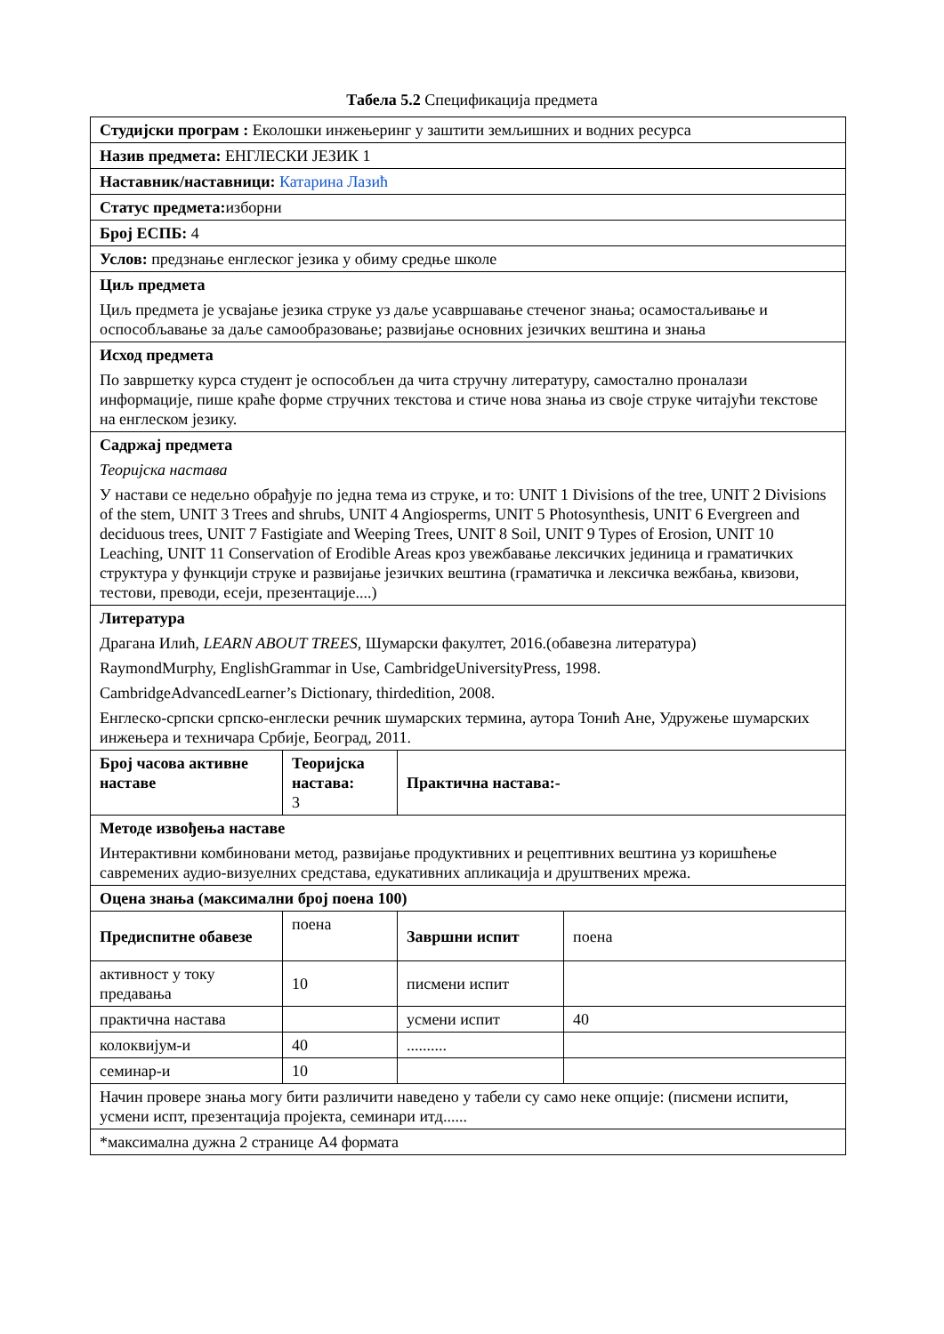Табела 5.2 Спецификација предмета
| Студијски програм : Еколошки инжењеринг у заштити земљишних и водних ресурса | | | |
| Назив предмета: ЕНГЛЕСКИ ЈЕЗИК 1 | | | |
| Наставник/наставници: Катарина Лазић | | | |
| Статус предмета: изборни | | | |
| Број ЕСПБ: 4 | | | |
| Услов: предзнање енглеског језика у обиму средње школе | | | |
| Циљ предмета Циљ предмета је усвајање језика струке уз даље усавршавање стеченог знања; осамостаљивање и оспособљавање за даље самообразовање; развијање основних језичких вештина и знања | | | |
| Исход предмета По завршетку курса студент је оспособљен да чита стручну литературу, самостално проналази информације, пише краће форме стручних текстова и стиче нова знања из своје струке читајући текстове на енглеском језику. | | | |
| Садржај предмета Теоријска настава У настави се недељно обрађује по једна тема из струке, и то: UNIT 1 Divisions of the tree, UNIT 2 Divisions of the stem, UNIT 3 Trees and shrubs, UNIT 4 Angiosperms, UNIT 5 Photosynthesis, UNIT 6 Evergreen and deciduous trees, UNIT 7 Fastigiate and Weeping Trees, UNIT 8 Soil, UNIT 9 Types of Erosion, UNIT 10 Leaching, UNIT 11 Conservation of Erodible Areas кроз увежбавање лексичких јединица и граматичких структура у функцији струке и развијање језичких вештина (граматичка и лексичка вежбања, квизови, тестови, преводи, есеји, презентације....) | | | |
| Литература Драгана Илић, LEARN ABOUT TREES , Шумарски факултет, 2016.(обавезна литература) RaymondMurphy, EnglishGrammar in Use, CambridgeUniversityPress, 1998. CambridgeAdvancedLearner’s Dictionary, thirdedition, 2008. Енглеско-српски српско-енглески речник шумарских термина, аутора Тонић Ане, Удружење шумарских инжењера и техничара Србије, Београд, 2011. | | | |
| Број часова активне наставе | Теоријска настава: 3 | Практична настава:- | |
| Методе извођења наставе Интерактивни комбиновани метод, развијање продуктивних и рецептивних вештина уз коришћење савремених аудио-визуелних средстава, едукативних апликација и друштвених мрежа. | | | |
| Оцена знања (максимални број поена 100) | | | |
| Предиспитне обавезе | поена | Завршни испит | поена |
| активност у току предавања | 10 | писмени испит | |
| практична настава | | усмени испит | 40 |
| колоквијум-и | 40 | .......... | |
| семинар-и | 10 | | |
| Начин провере знања могу бити различити наведено у табели су само неке опције: (писмени испити, усмени испт, презентација пројекта, семинари итд...... | | | |
| *максимална дужна 2 странице А4 формата | | | |